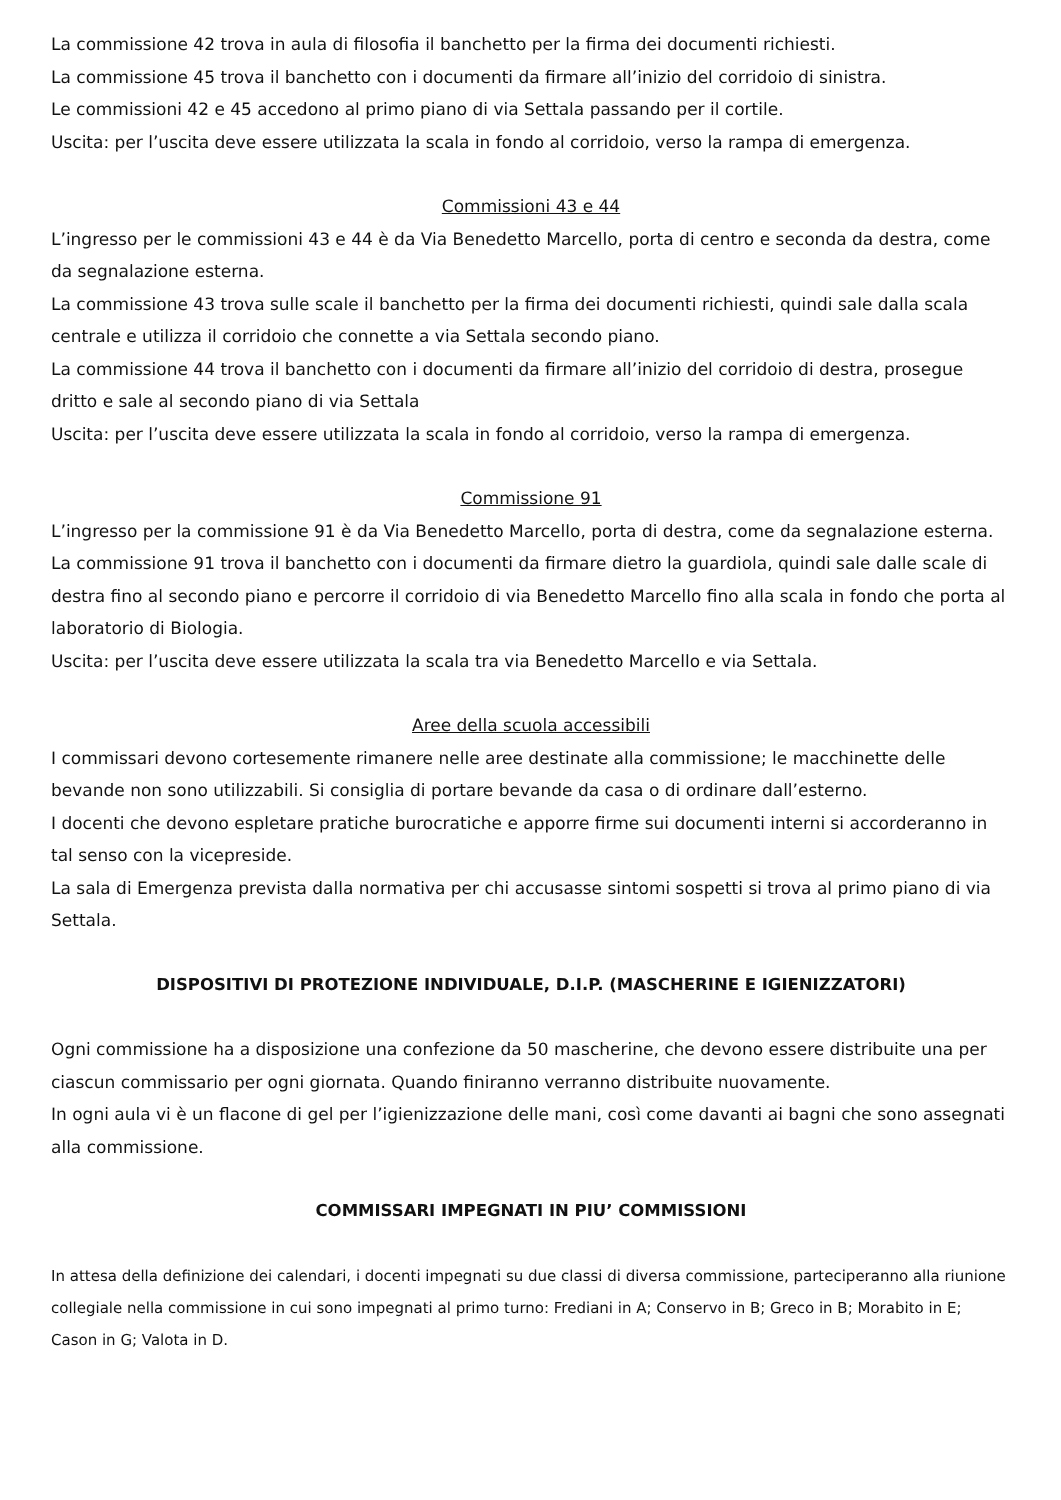La commissione 42 trova in aula di filosofia il banchetto per la firma dei documenti richiesti.
La commissione 45 trova il banchetto con i documenti da firmare all’inizio del corridoio di sinistra.
Le commissioni 42 e 45 accedono al primo piano di via Settala passando per il cortile.
Uscita: per l’uscita deve essere utilizzata la scala in fondo al corridoio, verso la rampa di emergenza.
Commissioni 43 e 44
L’ingresso per le commissioni 43 e 44 è da Via Benedetto Marcello, porta di centro e seconda da destra, come da segnalazione esterna.
La commissione 43 trova sulle scale il banchetto per la firma dei documenti richiesti, quindi sale dalla scala centrale e utilizza il corridoio che connette a via Settala secondo piano.
La commissione 44 trova il banchetto con i documenti da firmare all’inizio del corridoio di destra, prosegue dritto e sale al secondo piano di via Settala
Uscita: per l’uscita deve essere utilizzata la scala in fondo al corridoio, verso la rampa di emergenza.
Commissione 91
L’ingresso per la commissione 91 è da Via Benedetto Marcello, porta di destra, come da segnalazione esterna.
La commissione 91 trova il banchetto con i documenti da firmare dietro la guardiola, quindi sale dalle scale di destra fino al secondo piano e percorre il corridoio di via Benedetto Marcello fino alla scala in fondo che porta al laboratorio di Biologia.
Uscita: per l’uscita deve essere utilizzata la scala tra via Benedetto Marcello e via Settala.
Aree della scuola accessibili
I commissari devono cortesemente rimanere nelle aree destinate alla commissione; le macchinette delle bevande non sono utilizzabili. Si consiglia di portare bevande da casa o di ordinare dall’esterno.
I docenti che devono espletare pratiche burocratiche e apporre firme sui documenti interni si accorderanno in tal senso con la vicepreside.
La sala di Emergenza prevista dalla normativa per chi accusasse sintomi sospetti si trova al primo piano di via Settala.
DISPOSITIVI DI PROTEZIONE INDIVIDUALE, D.I.P. (MASCHERINE E IGIENIZZATORI)
Ogni commissione ha a disposizione una confezione da 50 mascherine, che devono essere distribuite una per ciascun commissario per ogni giornata. Quando finiranno verranno distribuite nuovamente.
In ogni aula vi è un flacone di gel per l’igienizzazione delle mani, così come davanti ai bagni che sono assegnati alla commissione.
COMMISSARI IMPEGNATI IN PIU’ COMMISSIONI
In attesa della definizione dei calendari, i docenti impegnati su due classi di diversa commissione, parteciperanno alla riunione collegiale nella commissione in cui sono impegnati al primo turno: Frediani in A; Conservo in B; Greco in B; Morabito in E; Cason in G; Valota in D.